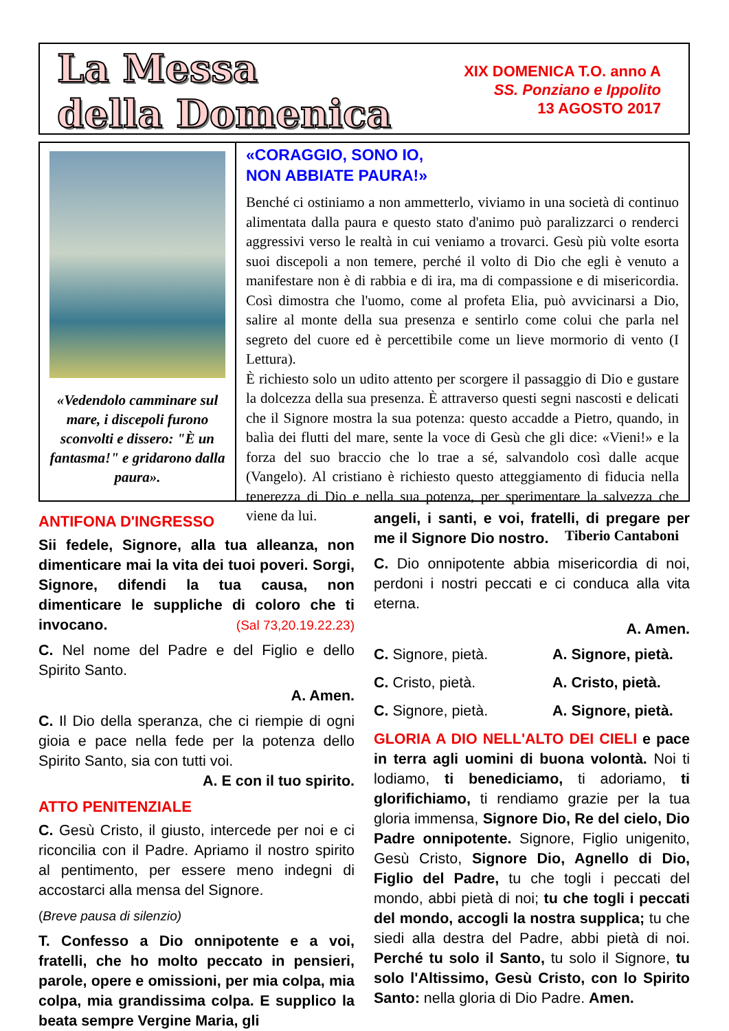La Messa
della Domenica
XIX DOMENICA T.O. anno A
SS. Ponziano e Ippolito
13 AGOSTO 2017
«Vedendolo camminare sul mare, i discepoli furono sconvolti e dissero: "È un fantasma!" e gridarono dalla paura».
«CORAGGIO, SONO IO,
NON ABBIATE PAURA!»
Benché ci ostiniamo a non ammetterlo, viviamo in una società di continuo alimentata dalla paura e questo stato d'animo può paralizzarci o renderci aggressivi verso le realtà in cui veniamo a trovarci. Gesù più volte esorta suoi discepoli a non temere, perché il volto di Dio che egli è venuto a manifestare non è di rabbia e di ira, ma di compassione e di misericordia. Così dimostra che l'uomo, come al profeta Elia, può avvicinarsi a Dio, salire al monte della sua presenza e sentirlo come colui che parla nel segreto del cuore ed è percettibile come un lieve mormorio di vento (I Lettura).
È richiesto solo un udito attento per scorgere il passaggio di Dio e gustare la dolcezza della sua presenza. È attraverso questi segni nascosti e delicati che il Signore mostra la sua potenza: questo accadde a Pietro, quando, in balìa dei flutti del mare, sente la voce di Gesù che gli dice: «Vieni!» e la forza del suo braccio che lo trae a sé, salvandolo così dalle acque (Vangelo). Al cristiano è richiesto questo atteggiamento di fiducia nella tenerezza di Dio e nella sua potenza, per sperimentare la salvezza che viene da lui.
Tiberio Cantaboni
ANTIFONA D'INGRESSO
Sii fedele, Signore, alla tua alleanza, non dimenticare mai la vita dei tuoi poveri. Sorgi, Signore, difendi la tua causa, non dimenticare le suppliche di coloro che ti invocano. (Sal 73,20.19.22.23)
C. Nel nome del Padre e del Figlio e dello Spirito Santo.
A. Amen.
C. Il Dio della speranza, che ci riempie di ogni gioia e pace nella fede per la potenza dello Spirito Santo, sia con tutti voi.
A. E con il tuo spirito.
ATTO PENITENZIALE
C. Gesù Cristo, il giusto, intercede per noi e ci riconcilia con il Padre. Apriamo il nostro spirito al pentimento, per essere meno indegni di accostarci alla mensa del Signore.
(Breve pausa di silenzio)
T. Confesso a Dio onnipotente e a voi, fratelli, che ho molto peccato in pensieri, parole, opere e omissioni, per mia colpa, mia colpa, mia grandissima colpa. E supplico la beata sempre Vergine Maria, gli
angeli, i santi, e voi, fratelli, di pregare per me il Signore Dio nostro.
C. Dio onnipotente abbia misericordia di noi, perdoni i nostri peccati e ci conduca alla vita eterna.
A. Amen.
C. Signore, pietà. A. Signore, pietà.
C. Cristo, pietà. A. Cristo, pietà.
C. Signore, pietà. A. Signore, pietà.
GLORIA A DIO NELL'ALTO DEI CIELI e pace in terra agli uomini di buona volontà. Noi ti lodiamo, ti benediciamo, ti adoriamo, ti glorifichiamo, ti rendiamo grazie per la tua gloria immensa, Signore Dio, Re del cielo, Dio Padre onnipotente. Signore, Figlio unigenito, Gesù Cristo, Signore Dio, Agnello di Dio, Figlio del Padre, tu che togli i peccati del mondo, abbi pietà di noi; tu che togli i peccati del mondo, accogli la nostra supplica; tu che siedi alla destra del Padre, abbi pietà di noi. Perché tu solo il Santo, tu solo il Signore, tu solo l'Altissimo, Gesù Cristo, con lo Spirito Santo: nella gloria di Dio Padre. Amen.